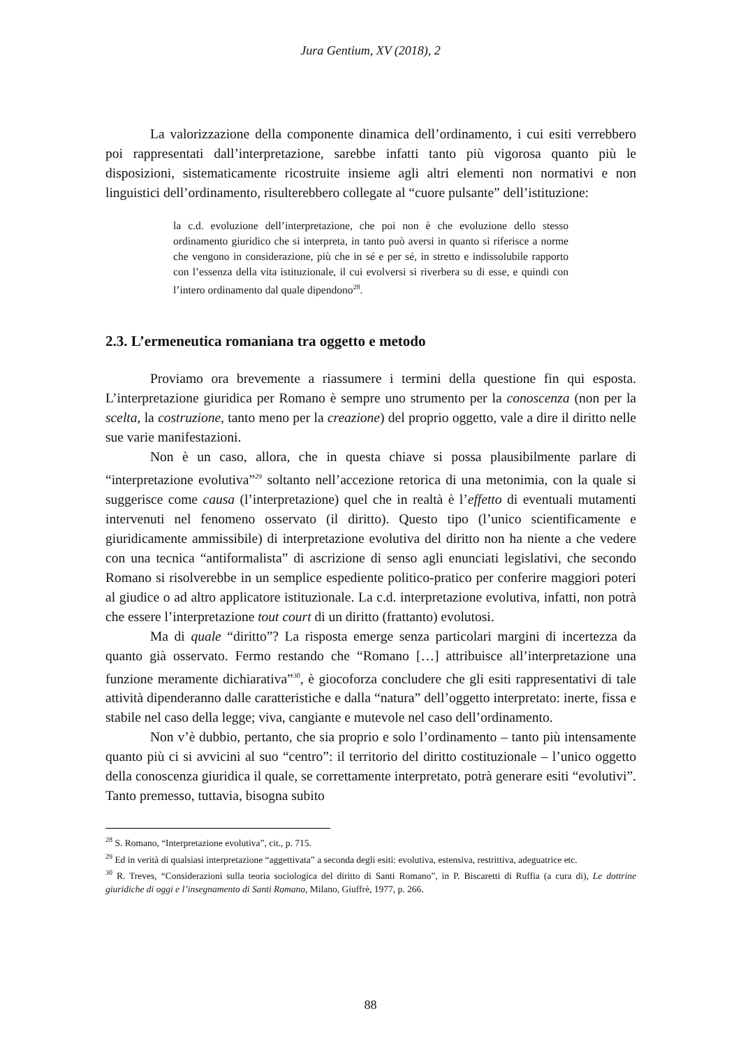Jura Gentium, XV (2018), 2
La valorizzazione della componente dinamica dell’ordinamento, i cui esiti verrebbero poi rappresentati dall’interpretazione, sarebbe infatti tanto più vigorosa quanto più le disposizioni, sistematicamente ricostruite insieme agli altri elementi non normativi e non linguistici dell’ordinamento, risulterebbero collegate al “cuore pulsante” dell’istituzione:
la c.d. evoluzione dell’interpretazione, che poi non è che evoluzione dello stesso ordinamento giuridico che si interpreta, in tanto può aversi in quanto si riferisce a norme che vengono in considerazione, più che in sé e per sé, in stretto e indissolubile rapporto con l’essenza della vita istituzionale, il cui evolversi si riverbera su di esse, e quindi con l’intero ordinamento dal quale dipendono<sup>28</sup>.
2.3. L’ermeneutica romaniana tra oggetto e metodo
Proviamo ora brevemente a riassumere i termini della questione fin qui esposta. L’interpretazione giuridica per Romano è sempre uno strumento per la conoscenza (non per la scelta, la costruzione, tanto meno per la creazione) del proprio oggetto, vale a dire il diritto nelle sue varie manifestazioni.
Non è un caso, allora, che in questa chiave si possa plausibilmente parlare di “interpretazione evolutiva”<sup>29</sup> soltanto nell’accezione retorica di una metonimia, con la quale si suggerisce come causa (l’interpretazione) quel che in realtà è l’effetto di eventuali mutamenti intervenuti nel fenomeno osservato (il diritto). Questo tipo (l’unico scientificamente e giuridicamente ammissibile) di interpretazione evolutiva del diritto non ha niente a che vedere con una tecnica “antiformalista” di ascrizione di senso agli enunciati legislativi, che secondo Romano si risolverebbe in un semplice espediente politico-pratico per conferire maggiori poteri al giudice o ad altro applicatore istituzionale. La c.d. interpretazione evolutiva, infatti, non potrà che essere l’interpretazione tout court di un diritto (frattanto) evolutosi.
Ma di quale “diritto”? La risposta emerge senza particolari margini di incertezza da quanto già osservato. Fermo restando che “Romano […] attribuisce all’interpretazione una funzione meramente dichiarativa”<sup>30</sup>, è giocoforza concludere che gli esiti rappresentativi di tale attività dipenderanno dalle caratteristiche e dalla “natura” dell’oggetto interpretato: inerte, fissa e stabile nel caso della legge; viva, cangiante e mutevole nel caso dell’ordinamento.
Non v’è dubbio, pertanto, che sia proprio e solo l’ordinamento – tanto più intensamente quanto più ci si avvicini al suo “centro”: il territorio del diritto costituzionale – l’unico oggetto della conoscenza giuridica il quale, se correttamente interpretato, potrà generare esiti “evolutivi”. Tanto premesso, tuttavia, bisogna subito
<sup>28</sup> S. Romano, “Interpretazione evolutiva”, cit., p. 715.
<sup>29</sup> Ed in verità di qualsiasi interpretazione “aggettivata” a seconda degli esiti: evolutiva, estensiva, restrittiva, adeguatrice etc.
<sup>30</sup> R. Treves, “Considerazioni sulla teoria sociologica del diritto di Santi Romano”, in P. Biscaretti di Ruffia (a cura di), Le dottrine giuridiche di oggi e l’insegnamento di Santi Romano, Milano, Giuffrè, 1977, p. 266.
88